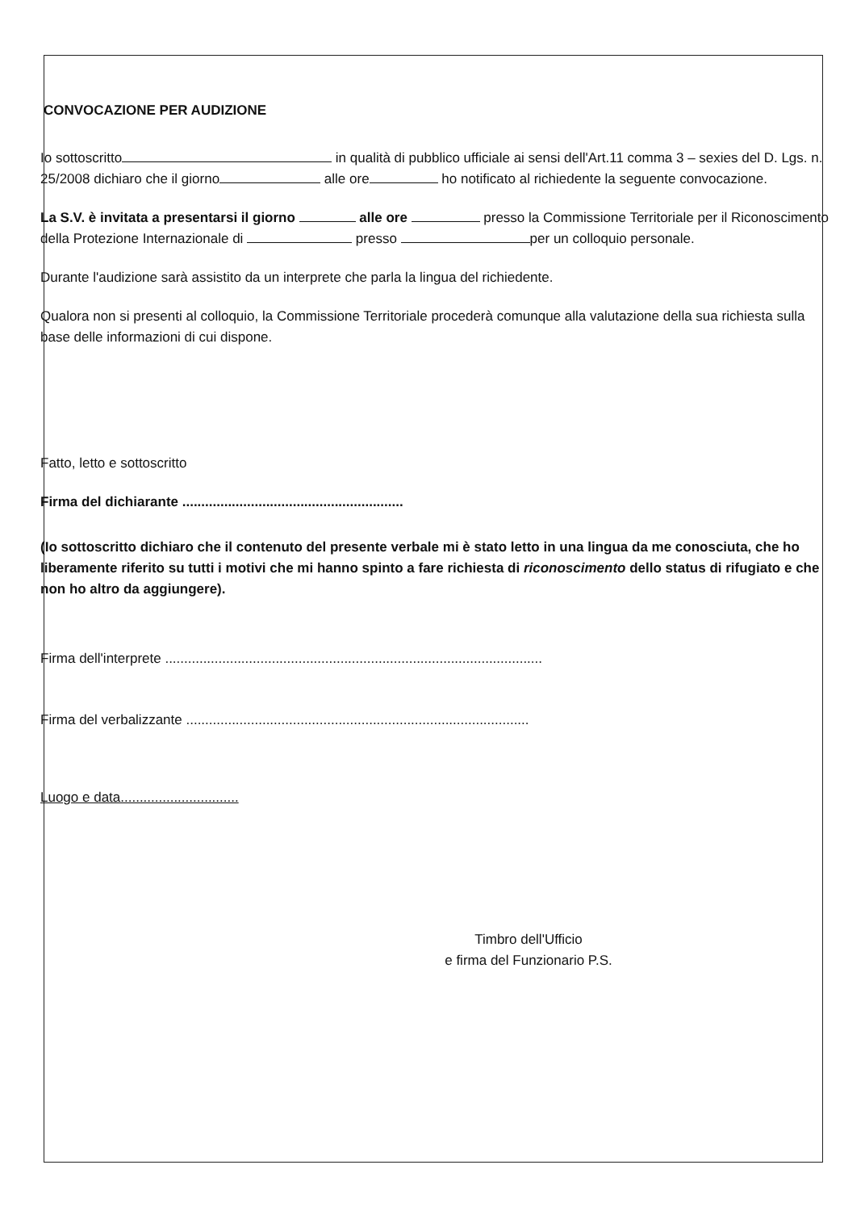CONVOCAZIONE PER AUDIZIONE
Io sottoscritto in qualità di pubblico ufficiale ai sensi dell'Art.11 comma 3 – sexies del D. Lgs. n. 25/2008 dichiaro che il giorno alle ore ho notificato al richiedente la seguente convocazione.
La S.V. è invitata a presentarsi il giorno alle ore presso la Commissione Territoriale per il Riconoscimento della Protezione Internazionale di presso per un colloquio personale.
Durante l'audizione sarà assistito da un interprete che parla la lingua del richiedente.
Qualora non si presenti al colloquio, la Commissione Territoriale procederà comunque alla valutazione della sua richiesta sulla base delle informazioni di cui dispone.
Fatto, letto e sottoscritto
Firma del dichiarante ..........................................................
(Io sottoscritto dichiaro che il contenuto del presente verbale mi è stato letto in una lingua da me conosciuta, che ho liberamente riferito su tutti i motivi che mi hanno spinto a fare richiesta di riconoscimento dello status di rifugiato e che non ho altro da aggiungere).
Firma dell'interprete ...................................................................................................
Firma del verbalizzante ..........................................................................................
Luogo e data...............................
Timbro dell'Ufficio
e firma del Funzionario P.S.